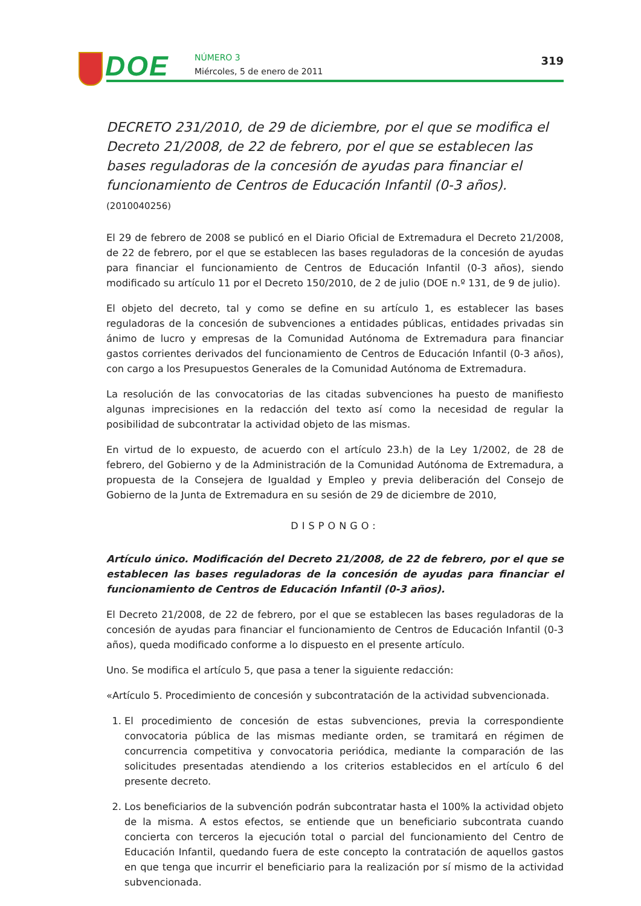DOE
NÚMERO 3
Miércoles, 5 de enero de 2011
319
DECRETO 231/2010, de 29 de diciembre, por el que se modifica el Decreto 21/2008, de 22 de febrero, por el que se establecen las bases reguladoras de la concesión de ayudas para financiar el funcionamiento de Centros de Educación Infantil (0-3 años). (2010040256)
El 29 de febrero de 2008 se publicó en el Diario Oficial de Extremadura el Decreto 21/2008, de 22 de febrero, por el que se establecen las bases reguladoras de la concesión de ayudas para financiar el funcionamiento de Centros de Educación Infantil (0-3 años), siendo modificado su artículo 11 por el Decreto 150/2010, de 2 de julio (DOE n.º 131, de 9 de julio).
El objeto del decreto, tal y como se define en su artículo 1, es establecer las bases reguladoras de la concesión de subvenciones a entidades públicas, entidades privadas sin ánimo de lucro y empresas de la Comunidad Autónoma de Extremadura para financiar gastos corrientes derivados del funcionamiento de Centros de Educación Infantil (0-3 años), con cargo a los Presupuestos Generales de la Comunidad Autónoma de Extremadura.
La resolución de las convocatorias de las citadas subvenciones ha puesto de manifiesto algunas imprecisiones en la redacción del texto así como la necesidad de regular la posibilidad de subcontratar la actividad objeto de las mismas.
En virtud de lo expuesto, de acuerdo con el artículo 23.h) de la Ley 1/2002, de 28 de febrero, del Gobierno y de la Administración de la Comunidad Autónoma de Extremadura, a propuesta de la Consejera de Igualdad y Empleo y previa deliberación del Consejo de Gobierno de la Junta de Extremadura en su sesión de 29 de diciembre de 2010,
DISPONGO:
Artículo único. Modificación del Decreto 21/2008, de 22 de febrero, por el que se establecen las bases reguladoras de la concesión de ayudas para financiar el funcionamiento de Centros de Educación Infantil (0-3 años).
El Decreto 21/2008, de 22 de febrero, por el que se establecen las bases reguladoras de la concesión de ayudas para financiar el funcionamiento de Centros de Educación Infantil (0-3 años), queda modificado conforme a lo dispuesto en el presente artículo.
Uno. Se modifica el artículo 5, que pasa a tener la siguiente redacción:
«Artículo 5. Procedimiento de concesión y subcontratación de la actividad subvencionada.
1. El procedimiento de concesión de estas subvenciones, previa la correspondiente convocatoria pública de las mismas mediante orden, se tramitará en régimen de concurrencia competitiva y convocatoria periódica, mediante la comparación de las solicitudes presentadas atendiendo a los criterios establecidos en el artículo 6 del presente decreto.
2. Los beneficiarios de la subvención podrán subcontratar hasta el 100% la actividad objeto de la misma. A estos efectos, se entiende que un beneficiario subcontrata cuando concierta con terceros la ejecución total o parcial del funcionamiento del Centro de Educación Infantil, quedando fuera de este concepto la contratación de aquellos gastos en que tenga que incurrir el beneficiario para la realización por sí mismo de la actividad subvencionada.